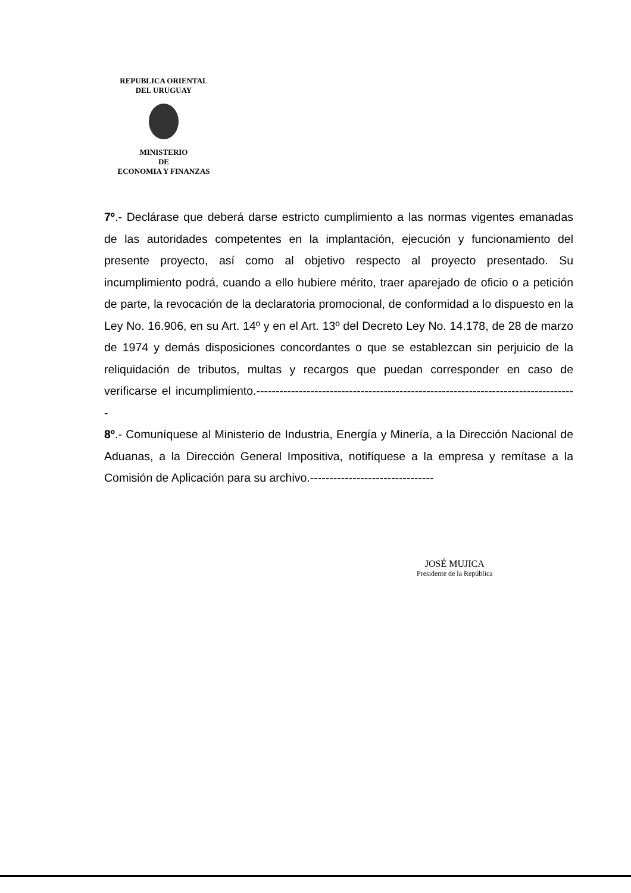REPUBLICA ORIENTAL
DEL URUGUAY
MINISTERIO
DE
ECONOMIA Y FINANZAS
7º.- Declárase que deberá darse estricto cumplimiento a las normas vigentes emanadas de las autoridades competentes en la implantación, ejecución y funcionamiento del presente proyecto, así como al objetivo respecto al proyecto presentado. Su incumplimiento podrá, cuando a ello hubiere mérito, traer aparejado de oficio o a petición de parte, la revocación de la declaratoria promocional, de conformidad a lo dispuesto en la Ley No. 16.906, en su Art. 14º y en el Art. 13º del Decreto Ley No. 14.178, de 28 de marzo de 1974 y demás disposiciones concordantes o que se establezcan sin perjuicio de la reliquidación de tributos, multas y recargos que puedan corresponder en caso de verificarse el incumplimiento.-----------------------------------------------------------------------------------
8º.- Comuníquese al Ministerio de Industria, Energía y Minería, a la Dirección Nacional de Aduanas, a la Dirección General Impositiva, notifíquese a la empresa y remítase a la Comisión de Aplicación para su archivo.--------------------------------
JOSÉ MUJICA
Presidente de la República